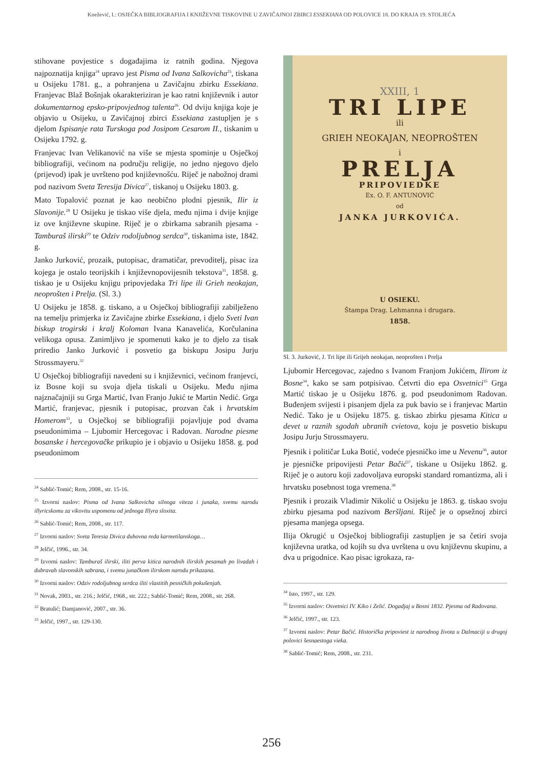Knežević, I.: OSJEČKA BIBLIOGRAFIJA I KNJIŽEVNE TISKOVINE U ZAVIČAJNOJ ZBIRCI ESSEKIANA OD POLOVICE 18. DO KRAJA 19. STOLJEĆA
stihovane povjestice s događajima iz ratnih godina. Njegova najpoznatija knjiga<sup>24</sup> upravo jest Pisma od Ivana Salkovicha<sup>25</sup>, tiskana u Osijeku 1781. g., a pohranjena u Zavičajnu zbirku Essekiana. Franjevac Blaž Bošnjak okarakteriziran je kao ratni književnik i autor dokumentarnog epsko-pripovjednog talenta<sup>26</sup>. Od dviju knjiga koje je objavio u Osijeku, u Zavičajnoj zbirci Essekiana zastupljen je s djelom Ispisanje rata Turskoga pod Josipom Cesarom II., tiskanim u Osijeku 1792. g.
Franjevac Ivan Velikanović na više se mjesta spominje u Osječkoj bibliografiji, većinom na području religije, no jedno njegovo djelo (prijevod) ipak je uvršteno pod književnošću. Riječ je nabožnoj drami pod nazivom Sveta Teresija Divica<sup>27</sup>, tiskanoj u Osijeku 1803. g.
Mato Topalović poznat je kao neobično plodni pjesnik, Ilir iz Slavonije.<sup>28</sup> U Osijeku je tiskao više djela, među njima i dvije knjige iz ove književne skupine. Riječ je o zbirkama sabranih pjesama - Tamburaš ilirski<sup>29</sup> te Odziv rodoljubnog serdca<sup>30</sup>, tiskanima iste, 1842. g.
Janko Jurković, prozaik, putopisac, dramatičar, prevoditelj, pisac iza kojega je ostalo teorijskih i književnopovijesnih tekstova<sup>31</sup>, 1858. g. tiskao je u Osijeku knjigu pripovjedaka Tri lipe ili Grieh neokajan, neoprošten i Prelja. (Sl. 3.)
U Osijeku je 1858. g. tiskano, a u Osječkoj bibliografiji zabilježeno na temelju primjerka iz Zavičajne zbirke Essekiana, i djelo Sveti Ivan biskup trogirski i kralj Koloman Ivana Kanavelića, Korčulanina velikoga opusa. Zanimljivo je spomenuti kako je to djelo za tisak priredio Janko Jurković i posvetio ga biskupu Josipu Jurju Strossmayeru.<sup>32</sup>
U Osječkoj bibliografiji navedeni su i književnici, većinom franjevci, iz Bosne koji su svoja djela tiskali u Osijeku. Među njima najznačajniji su Grga Martić, Ivan Franjo Jukić te Martin Nedić. Grga Martić, franjevac, pjesnik i putopisac, prozvan čak i hrvatskim Homerom<sup>33</sup>, u Osječkoj se bibliografiji pojavljuje pod dvama pseudonimima – Ljubomir Hercegovac i Radovan. Narodne piesme bosanske i hercegovačke prikupio je i objavio u Osijeku 1858. g. pod pseudonimom
<sup>24</sup> Sablić-Tomić; Rem, 2008., str. 15-16.
<sup>25</sup> Izvorni naslov: Pisma od Ivana Salkovicha silnoga viteza i junaka, svemu narodu illyricskomu za vikovitu uspomenu od jednoga Illyra sloxita.
<sup>26</sup> Sablić-Tomić; Rem, 2008., str. 117.
<sup>27</sup> Izvorni naslov: Sveta Teresia Divica duhovna reda karmetilanskoga…
<sup>28</sup> Jelčić, 1996., str. 34.
<sup>29</sup> Izvorni naslov: Tamburaš ilirski, iliti perva kitica narodnih ilirskih pesamah po livadah i dubravah slavonskih sabrana, i svemu junačkom ilirskom narodu prikazana.
<sup>30</sup> Izvorni naslov: Odziv rodoljubnog serdca iliti vlastitih pesničkih pokušenjah.
<sup>31</sup> Novak, 2003., str. 216.; Jelčić, 1968., str. 222.; Sablić-Tomić; Rem, 2008., str. 268.
<sup>32</sup> Bratulić; Damjanović, 2007., str. 36.
<sup>33</sup> Jelčić, 1997., str. 129-130.
XXIII, 1
TRI LIPE
ili
GRIEH NEOKAJAN, NEOPROŠTEN
i
PRELJA
PRIPOVIEDKE
Ex. O. F. ANTUNOVIĆ
od
JANKA JURKOVIĆA.
U OSIEKU.
Štampa Drag. Lehmanna i drugara.
1858.
Sl. 3. Jurković, J. Tri lipe ili Grijeh neokajan, neoprošten i Prelja
Ljubomir Hercegovac, zajedno s Ivanom Franjom Jukićem, Ilirom iz Bosne<sup>34</sup>, kako se sam potpisivao. Četvrti dio epa Osvetnici<sup>35</sup> Grga Martić tiskao je u Osijeku 1876. g. pod pseudonimom Radovan. Buđenjem svijesti i pisanjem djela za puk bavio se i franjevac Martin Nedić. Tako je u Osijeku 1875. g. tiskao zbirku pjesama Kitica u devet u raznih sgodah ubranih cvietova, koju je posvetio biskupu Josipu Jurju Strossmayeru.
Pjesnik i političar Luka Botić, vodeće pjesničko ime u Nevenu<sup>36</sup>, autor je pjesničke pripovijesti Petar Bačić<sup>37</sup>, tiskane u Osijeku 1862. g. Riječ je o autoru koji zadovoljava europski standard romantizma, ali i hrvatsku posebnost toga vremena.<sup>38</sup>
Pjesnik i prozaik Vladimir Nikolić u Osijeku je 1863. g. tiskao svoju zbirku pjesama pod nazivom Beršljani. Riječ je o opsežnoj zbirci pjesama manjega opsega.
Ilija Okrugić u Osječkoj bibliografiji zastupljen je sa četiri svoja književna uratka, od kojih su dva uvrštena u ovu književnu skupinu, a dva u prigodnice. Kao pisac igrokaza, ra-
<sup>34</sup> Isto, 1997., str. 129.
<sup>35</sup> Izvorni naslov: Osvetnici IV. Kiko i Zelić. Dogadjaj u Bosni 1832. Pjesma od Radovana.
<sup>36</sup> Jelčić, 1997., str. 123.
<sup>37</sup> Izvorni naslov: Petar Bačić. Historička pripoviest iz narodnog života u Dalmaciji u drugoj polovici šesnaestoga vieka.
<sup>38</sup> Sablić-Tomić; Rem, 2008., str. 231.
256